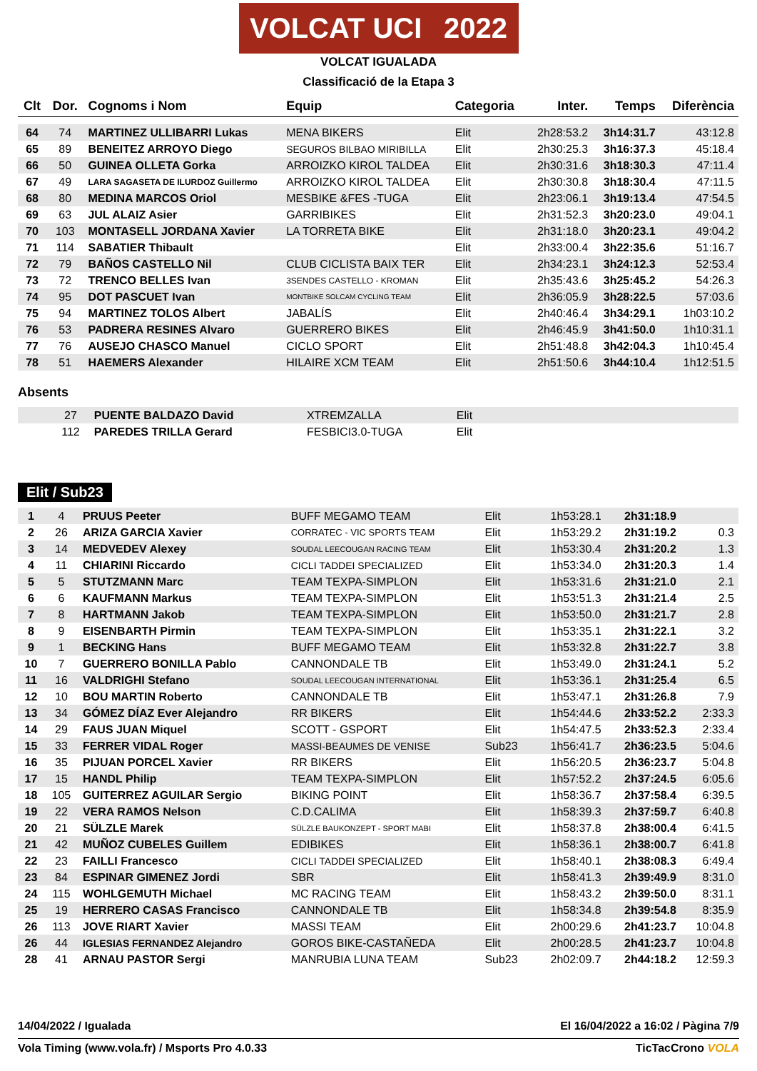VOLCAT UCI 2022
VOLCAT IGUALADA
Classificació de la Etapa 3
| Clt | Dor. | Cognoms i Nom | Equip | Categoria | Inter. | Temps | Diferència |
| --- | --- | --- | --- | --- | --- | --- | --- |
| 64 | 74 | MARTINEZ ULLIBARRI Lukas | MENA BIKERS | Elit | 2h28:53.2 | 3h14:31.7 | 43:12.8 |
| 65 | 89 | BENEITEZ ARROYO Diego | SEGUROS BILBAO MIRIBILLA | Elit | 2h30:25.3 | 3h16:37.3 | 45:18.4 |
| 66 | 50 | GUINEA OLLETA Gorka | ARROIZKO KIROL TALDEA | Elit | 2h30:31.6 | 3h18:30.3 | 47:11.4 |
| 67 | 49 | LARA SAGASETA DE ILURDOZ Guillermo | ARROIZKO KIROL TALDEA | Elit | 2h30:30.8 | 3h18:30.4 | 47:11.5 |
| 68 | 80 | MEDINA MARCOS Oriol | MESBIKE &FES -TUGA | Elit | 2h23:06.1 | 3h19:13.4 | 47:54.5 |
| 69 | 63 | JUL ALAIZ Asier | GARRIBIKES | Elit | 2h31:52.3 | 3h20:23.0 | 49:04.1 |
| 70 | 103 | MONTASELL JORDANA Xavier | LA TORRETA BIKE | Elit | 2h31:18.0 | 3h20:23.1 | 49:04.2 |
| 71 | 114 | SABATIER Thibault | | Elit | 2h33:00.4 | 3h22:35.6 | 51:16.7 |
| 72 | 79 | BAÑOS CASTELLO Nil | CLUB CICLISTA BAIX TER | Elit | 2h34:23.1 | 3h24:12.3 | 52:53.4 |
| 73 | 72 | TRENCO BELLES Ivan | 3SENDES CASTELLO - KROMAN | Elit | 2h35:43.6 | 3h25:45.2 | 54:26.3 |
| 74 | 95 | DOT PASCUET Ivan | MONTBIKE SOLCAM CYCLING TEAM | Elit | 2h36:05.9 | 3h28:22.5 | 57:03.6 |
| 75 | 94 | MARTINEZ TOLOS Albert | JABALÍS | Elit | 2h40:46.4 | 3h34:29.1 | 1h03:10.2 |
| 76 | 53 | PADRERA RESINES Alvaro | GUERRERO BIKES | Elit | 2h46:45.9 | 3h41:50.0 | 1h10:31.1 |
| 77 | 76 | AUSEJO CHASCO Manuel | CICLO SPORT | Elit | 2h51:48.8 | 3h42:04.3 | 1h10:45.4 |
| 78 | 51 | HAEMERS Alexander | HILAIRE XCM TEAM | Elit | 2h51:50.6 | 3h44:10.4 | 1h12:51.5 |
Absents
| | 27 | PUENTE BALDAZO David | XTREMZALLA | Elit | |
| | 112 | PAREDES TRILLA Gerard | FESBICI3.0-TUGA | Elit | |
Elit / Sub23
| 1 | 4 | PRUUS Peeter | BUFF MEGAMO TEAM | Elit | 1h53:28.1 | 2h31:18.9 | |
| 2 | 26 | ARIZA GARCIA Xavier | CORRATEC - VIC SPORTS TEAM | Elit | 1h53:29.2 | 2h31:19.2 | 0.3 |
| 3 | 14 | MEDVEDEV Alexey | SOUDAL LEECOUGAN RACING TEAM | Elit | 1h53:30.4 | 2h31:20.2 | 1.3 |
| 4 | 11 | CHIARINI Riccardo | CICLI TADDEI SPECIALIZED | Elit | 1h53:34.0 | 2h31:20.3 | 1.4 |
| 5 | 5 | STUTZMANN Marc | TEAM TEXPA-SIMPLON | Elit | 1h53:31.6 | 2h31:21.0 | 2.1 |
| 6 | 6 | KAUFMANN Markus | TEAM TEXPA-SIMPLON | Elit | 1h53:51.3 | 2h31:21.4 | 2.5 |
| 7 | 8 | HARTMANN Jakob | TEAM TEXPA-SIMPLON | Elit | 1h53:50.0 | 2h31:21.7 | 2.8 |
| 8 | 9 | EISENBARTH Pirmin | TEAM TEXPA-SIMPLON | Elit | 1h53:35.1 | 2h31:22.1 | 3.2 |
| 9 | 1 | BECKING Hans | BUFF MEGAMO TEAM | Elit | 1h53:32.8 | 2h31:22.7 | 3.8 |
| 10 | 7 | GUERRERO BONILLA Pablo | CANNONDALE TB | Elit | 1h53:49.0 | 2h31:24.1 | 5.2 |
| 11 | 16 | VALDRIGHI Stefano | SOUDAL LEECOUGAN INTERNATIONAL | Elit | 1h53:36.1 | 2h31:25.4 | 6.5 |
| 12 | 10 | BOU MARTIN Roberto | CANNONDALE TB | Elit | 1h53:47.1 | 2h31:26.8 | 7.9 |
| 13 | 34 | GÓMEZ DÍAZ Ever Alejandro | RR BIKERS | Elit | 1h54:44.6 | 2h33:52.2 | 2:33.3 |
| 14 | 29 | FAUS JUAN Miquel | SCOTT - GSPORT | Elit | 1h54:47.5 | 2h33:52.3 | 2:33.4 |
| 15 | 33 | FERRER VIDAL Roger | MASSI-BEAUMES DE VENISE | Sub23 | 1h56:41.7 | 2h36:23.5 | 5:04.6 |
| 16 | 35 | PIJUAN PORCEL Xavier | RR BIKERS | Elit | 1h56:20.5 | 2h36:23.7 | 5:04.8 |
| 17 | 15 | HANDL Philip | TEAM TEXPA-SIMPLON | Elit | 1h57:52.2 | 2h37:24.5 | 6:05.6 |
| 18 | 105 | GUITERREZ AGUILAR Sergio | BIKING POINT | Elit | 1h58:36.7 | 2h37:58.4 | 6:39.5 |
| 19 | 22 | VERA RAMOS Nelson | C.D.CALIMA | Elit | 1h58:39.3 | 2h37:59.7 | 6:40.8 |
| 20 | 21 | SÜLZLE Marek | SÜLZLE BAUKONZEPT - SPORT MABI | Elit | 1h58:37.8 | 2h38:00.4 | 6:41.5 |
| 21 | 42 | MUÑOZ CUBELES Guillem | EDIBIKES | Elit | 1h58:36.1 | 2h38:00.7 | 6:41.8 |
| 22 | 23 | FAILLI Francesco | CICLI TADDEI SPECIALIZED | Elit | 1h58:40.1 | 2h38:08.3 | 6:49.4 |
| 23 | 84 | ESPINAR GIMENEZ Jordi | SBR | Elit | 1h58:41.3 | 2h39:49.9 | 8:31.0 |
| 24 | 115 | WOHLGEMUTH Michael | MC RACING TEAM | Elit | 1h58:43.2 | 2h39:50.0 | 8:31.1 |
| 25 | 19 | HERRERO CASAS Francisco | CANNONDALE TB | Elit | 1h58:34.8 | 2h39:54.8 | 8:35.9 |
| 26 | 113 | JOVE RIART Xavier | MASSI TEAM | Elit | 2h00:29.6 | 2h41:23.7 | 10:04.8 |
| 26 | 44 | IGLESIAS FERNANDEZ Alejandro | GOROS BIKE-CASTAÑEDA | Elit | 2h00:28.5 | 2h41:23.7 | 10:04.8 |
| 28 | 41 | ARNAU PASTOR Sergi | MANRUBIA LUNA TEAM | Sub23 | 2h02:09.7 | 2h44:18.2 | 12:59.3 |
14/04/2022 / Igualada El 16/04/2022 a 16:02 / Pàgina 7/9
Vola Timing (www.vola.fr) / Msports Pro 4.0.33 TicTacCrono VOLA